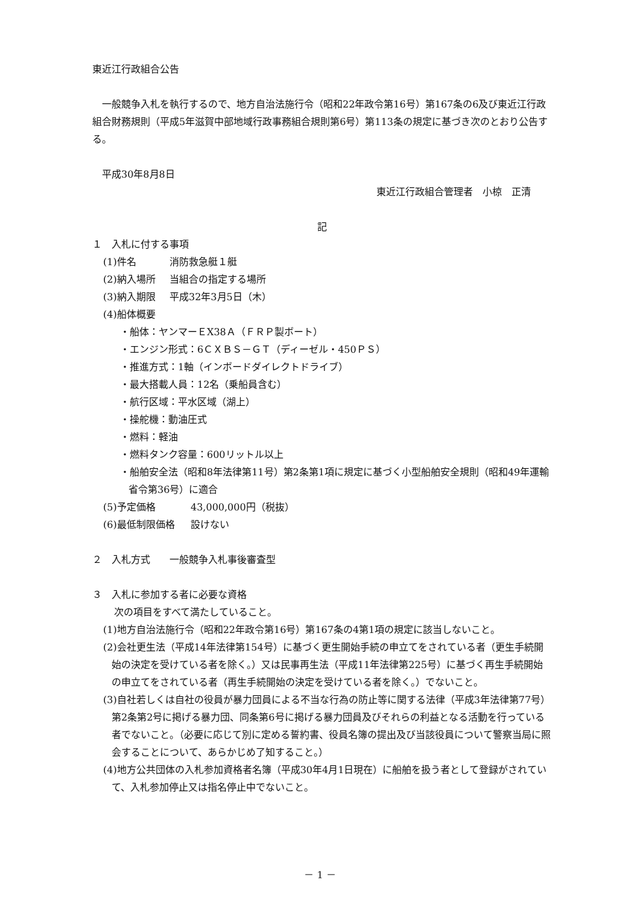東近江行政組合公告
一般競争入札を執行するので、地方自治法施行令（昭和22年政令第16号）第167条の6及び東近江行政組合財務規則（平成5年滋賀中部地域行政事務組合規則第6号）第113条の規定に基づき次のとおり公告する。
平成30年8月8日
東近江行政組合管理者　小椋　正清
記
１　入札に付する事項
(1)件名 消防救急艇１艇
(2)納入場所 当組合の指定する場所
(3)納入期限 平成32年3月5日（木）
(4)船体概要
・船体：ヤンマーＥX38Ａ（ＦＲＰ製ボート）
・エンジン形式：6ＣＸＢＳ－ＧＴ（ディーゼル・450ＰＳ）
・推進方式：1軸（インボードダイレクトドライブ）
・最大搭載人員：12名（乗船員含む）
・航行区域：平水区域（湖上）
・操舵機：動油圧式
・燃料：軽油
・燃料タンク容量：600リットル以上
・船舶安全法（昭和8年法律第11号）第2条第1項に規定に基づく小型船舶安全規則（昭和49年運輸省令第36号）に適合
(5)予定価格 43,000,000円（税抜）
(6)最低制限価格 設けない
２　入札方式　　一般競争入札事後審査型
３　入札に参加する者に必要な資格
次の項目をすべて満たしていること。
(1)地方自治法施行令（昭和22年政令第16号）第167条の4第1項の規定に該当しないこと。
(2)会社更生法（平成14年法律第154号）に基づく更生開始手続の申立てをされている者（更生手続開始の決定を受けている者を除く。）又は民事再生法（平成11年法律第225号）に基づく再生手続開始の申立てをされている者（再生手続開始の決定を受けている者を除く。）でないこと。
(3)自社若しくは自社の役員が暴力団員による不当な行為の防止等に関する法律（平成3年法律第77号）第2条第2号に掲げる暴力団、同条第6号に掲げる暴力団員及びそれらの利益となる活動を行っている者でないこと。（必要に応じて別に定める誓約書、役員名簿の提出及び当該役員について警察当局に照会することについて、あらかじめ了知すること。）
(4)地方公共団体の入札参加資格者名簿（平成30年4月1日現在）に船舶を扱う者として登録がされていて、入札参加停止又は指名停止中でないこと。
－ 1 －